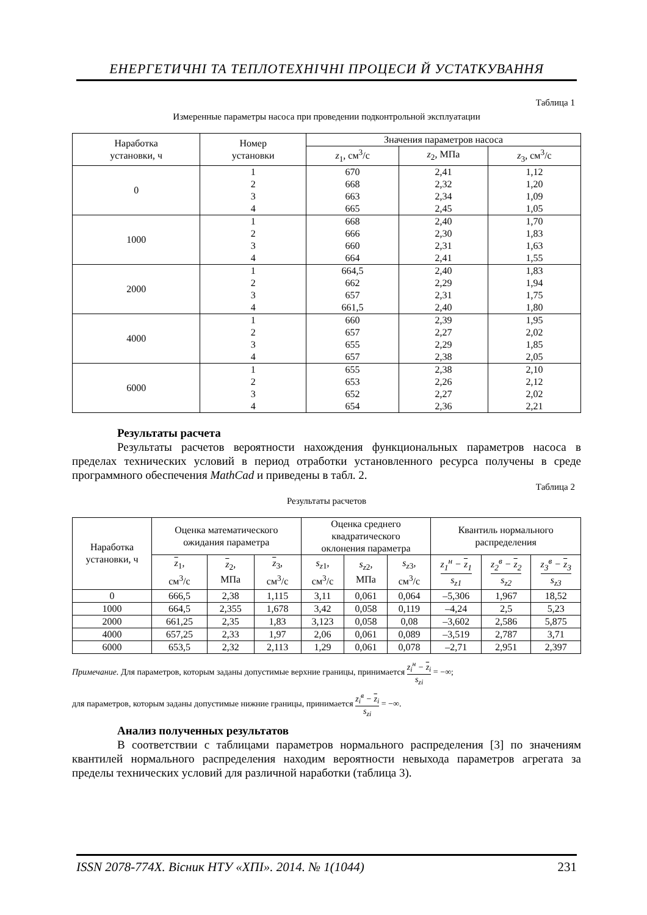ЕНЕРГЕТИЧНІ ТА ТЕПЛОТЕХНІЧНІ ПРОЦЕСИ Й УСТАТКУВАННЯ
Таблица 1
Измеренные параметры насоса при проведении подконтрольной эксплуатации
| Наработка установки, ч | Номер установки | Значения параметров насоса | | |
| --- | --- | --- | --- | --- |
| | | z<sub>1</sub>, см<sup>3</sup>/с | z<sub>2</sub>, МПа | z<sub>3</sub>, см<sup>3</sup>/с |
| 0 | 1 | 670 | 2,41 | 1,12 |
| | 2 | 668 | 2,32 | 1,20 |
| | 3 | 663 | 2,34 | 1,09 |
| | 4 | 665 | 2,45 | 1,05 |
| 1000 | 1 | 668 | 2,40 | 1,70 |
| | 2 | 666 | 2,30 | 1,83 |
| | 3 | 660 | 2,31 | 1,63 |
| | 4 | 664 | 2,41 | 1,55 |
| 2000 | 1 | 664,5 | 2,40 | 1,83 |
| | 2 | 662 | 2,29 | 1,94 |
| | 3 | 657 | 2,31 | 1,75 |
| | 4 | 661,5 | 2,40 | 1,80 |
| 4000 | 1 | 660 | 2,39 | 1,95 |
| | 2 | 657 | 2,27 | 2,02 |
| | 3 | 655 | 2,29 | 1,85 |
| | 4 | 657 | 2,38 | 2,05 |
| 6000 | 1 | 655 | 2,38 | 2,10 |
| | 2 | 653 | 2,26 | 2,12 |
| | 3 | 652 | 2,27 | 2,02 |
| | 4 | 654 | 2,36 | 2,21 |
Результаты расчета
Результаты расчетов вероятности нахождения функциональных параметров насоса в пределах технических условий в период отработки установленного ресурса получены в среде программного обеспечения MathCad и приведены в табл. 2.
Таблица 2
Результаты расчетов
| Наработка установки, ч | Оценка математического ожидания параметра | | | Оценка среднего квадратического оклонения параметра | | | Квантиль нормального распределения | | |
| --- | --- | --- | --- | --- | --- | --- | --- | --- | --- |
| | z<sub>1</sub>, см<sup>3</sup>/с | z<sub>2</sub>, МПа | z<sub>3</sub>, см<sup>3</sup>/с | s<sub>z1</sub>, см<sup>3</sup>/с | s<sub>z2</sub>, МПа | s<sub>z3</sub>, см<sup>3</sup>/с | z<sub>1</sub><sup>н</sup> − z<sub>1</sub> s<sub>z1</sub> | z<sub>2</sub><sup>в</sup> − z<sub>2</sub> s<sub>z2</sub> | z<sub>3</sub><sup>в</sup> − z<sub>3</sub> s<sub>z3</sub> |
| 0 | 666,5 | 2,38 | 1,115 | 3,11 | 0,061 | 0,064 | –5,306 | 1,967 | 18,52 |
| 1000 | 664,5 | 2,355 | 1,678 | 3,42 | 0,058 | 0,119 | –4,24 | 2,5 | 5,23 |
| 2000 | 661,25 | 2,35 | 1,83 | 3,123 | 0,058 | 0,08 | –3,602 | 2,586 | 5,875 |
| 4000 | 657,25 | 2,33 | 1,97 | 2,06 | 0,061 | 0,089 | –3,519 | 2,787 | 3,71 |
| 6000 | 653,5 | 2,32 | 2,113 | 1,29 | 0,061 | 0,078 | –2,71 | 2,951 | 2,397 |
Примечание. Для параметров, которым заданы допустимые верхние границы, принимается z<sub>i</sub><sup>н</sup> − z<sub>i</sub> s<sub>zi</sub> = −∞;
для параметров, которым заданы допустимые нижние границы, принимается z<sub>i</sub><sup>в</sup> − z<sub>i</sub> s<sub>zi</sub> = −∞.
Анализ полученных результатов
В соответствии с таблицами параметров нормального распределения [3] по значениям квантилей нормального распределения находим вероятности невыхода параметров агрегата за пределы технических условий для различной наработки (таблица 3).
ISSN 2078-774X. Вісник НТУ «ХПІ». 2014. № 1(1044) 231